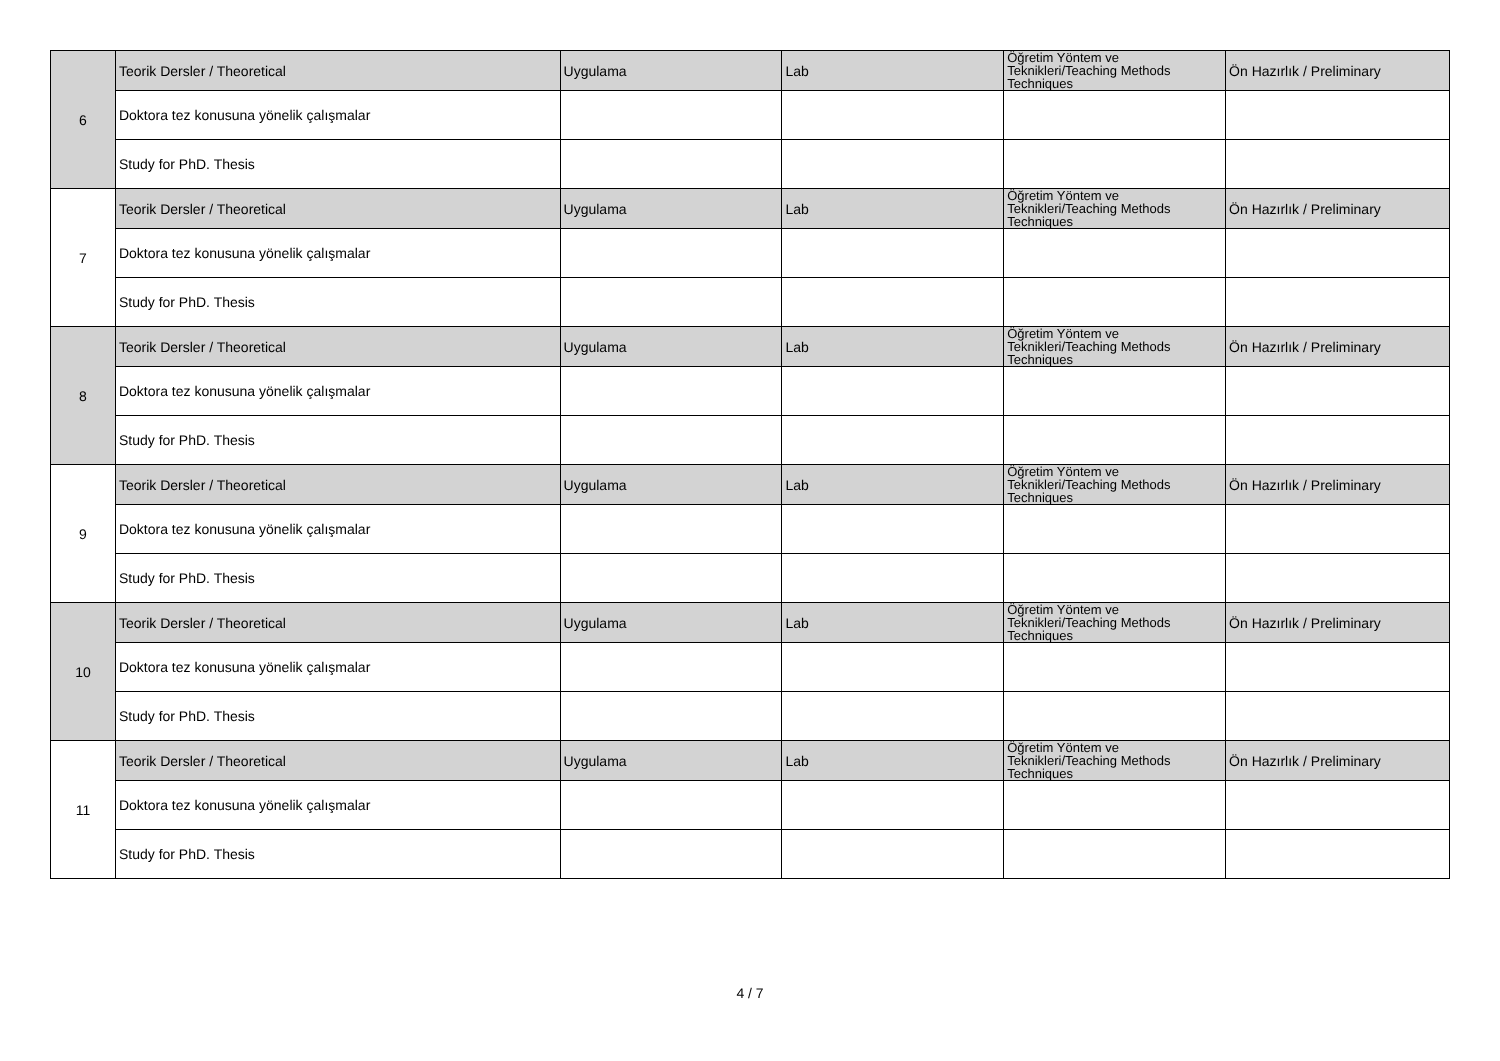| 6 | Teorik Dersler / Theoretical | Uygulama | Lab | Öğretim Yöntem ve Teknikleri/Teaching Methods Techniques | Ön Hazırlık / Preliminary |
| | Doktora tez konusuna yönelik çalışmalar | | | | |
| | Study for PhD. Thesis | | | | |
| 7 | Teorik Dersler / Theoretical | Uygulama | Lab | Öğretim Yöntem ve Teknikleri/Teaching Methods Techniques | Ön Hazırlık / Preliminary |
| | Doktora tez konusuna yönelik çalışmalar | | | | |
| | Study for PhD. Thesis | | | | |
| 8 | Teorik Dersler / Theoretical | Uygulama | Lab | Öğretim Yöntem ve Teknikleri/Teaching Methods Techniques | Ön Hazırlık / Preliminary |
| | Doktora tez konusuna yönelik çalışmalar | | | | |
| | Study for PhD. Thesis | | | | |
| 9 | Teorik Dersler / Theoretical | Uygulama | Lab | Öğretim Yöntem ve Teknikleri/Teaching Methods Techniques | Ön Hazırlık / Preliminary |
| | Doktora tez konusuna yönelik çalışmalar | | | | |
| | Study for PhD. Thesis | | | | |
| 10 | Teorik Dersler / Theoretical | Uygulama | Lab | Öğretim Yöntem ve Teknikleri/Teaching Methods Techniques | Ön Hazırlık / Preliminary |
| | Doktora tez konusuna yönelik çalışmalar | | | | |
| | Study for PhD. Thesis | | | | |
| 11 | Teorik Dersler / Theoretical | Uygulama | Lab | Öğretim Yöntem ve Teknikleri/Teaching Methods Techniques | Ön Hazırlık / Preliminary |
| | Doktora tez konusuna yönelik çalışmalar | | | | |
| | Study for PhD. Thesis | | | | |
4 / 7